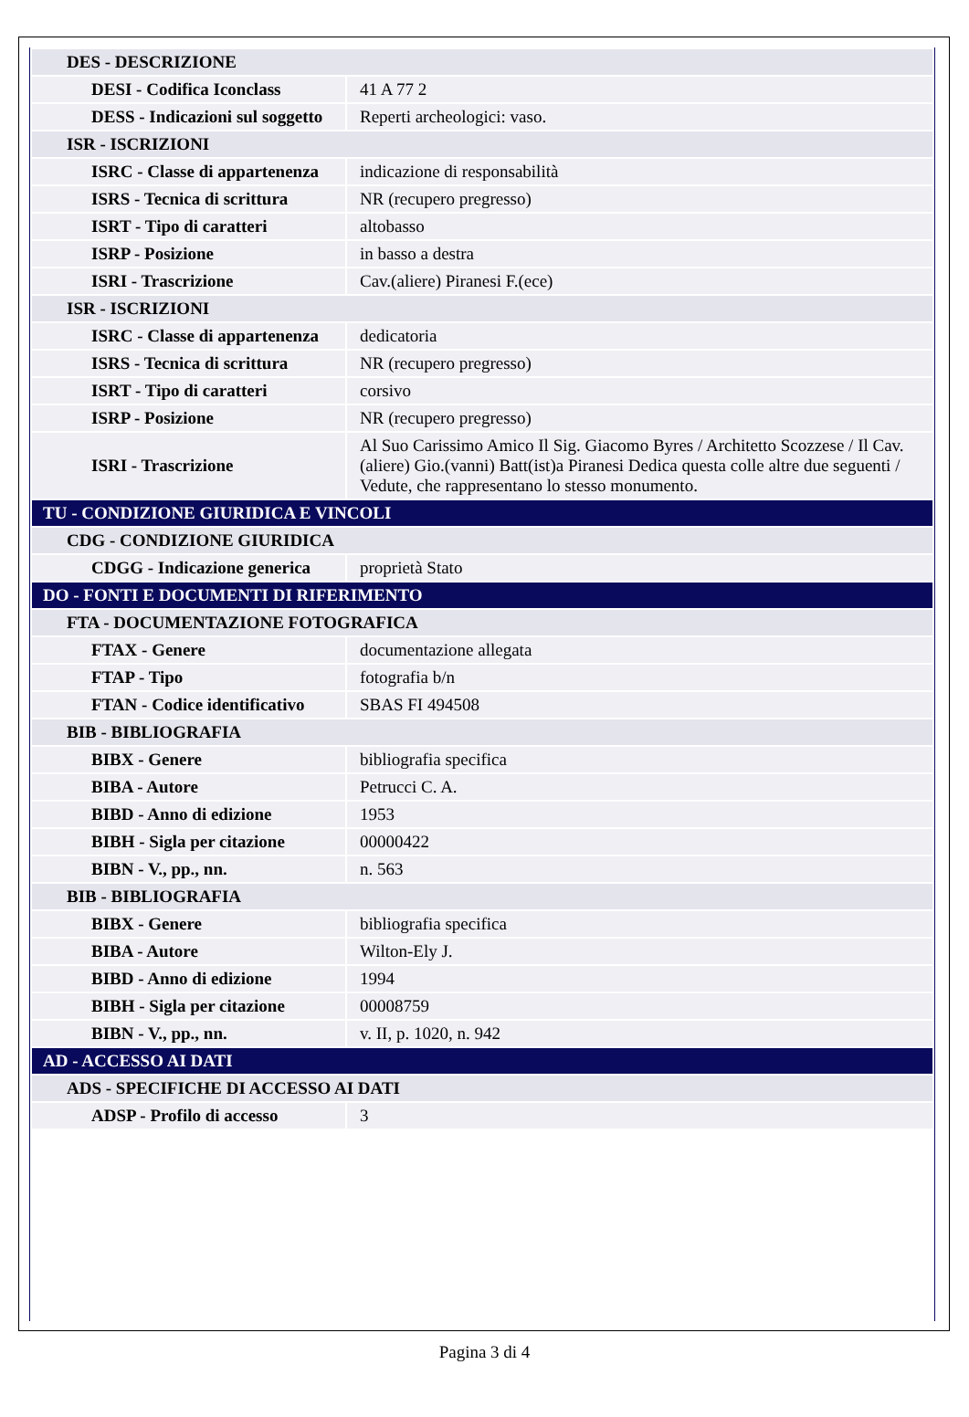| DES - DESCRIZIONE | |
| DESI - Codifica Iconclass | 41 A 77 2 |
| DESS - Indicazioni sul soggetto | Reperti archeologici: vaso. |
| ISR - ISCRIZIONI | |
| ISRC - Classe di appartenenza | indicazione di responsabilità |
| ISRS - Tecnica di scrittura | NR (recupero pregresso) |
| ISRT - Tipo di caratteri | altobasso |
| ISRP - Posizione | in basso a destra |
| ISRI - Trascrizione | Cav.(aliere) Piranesi F.(ece) |
| ISR - ISCRIZIONI | |
| ISRC - Classe di appartenenza | dedicatoria |
| ISRS - Tecnica di scrittura | NR (recupero pregresso) |
| ISRT - Tipo di caratteri | corsivo |
| ISRP - Posizione | NR (recupero pregresso) |
| ISRI - Trascrizione | Al Suo Carissimo Amico Il Sig. Giacomo Byres / Architetto Scozzese / Il Cav.(aliere) Gio.(vanni) Batt(ist)a Piranesi Dedica questa colle altre due seguenti / Vedute, che rappresentano lo stesso monumento. |
| TU - CONDIZIONE GIURIDICA E VINCOLI | |
| CDG - CONDIZIONE GIURIDICA | |
| CDGG - Indicazione generica | proprietà Stato |
| DO - FONTI E DOCUMENTI DI RIFERIMENTO | |
| FTA - DOCUMENTAZIONE FOTOGRAFICA | |
| FTAX - Genere | documentazione allegata |
| FTAP - Tipo | fotografia b/n |
| FTAN - Codice identificativo | SBAS FI 494508 |
| BIB - BIBLIOGRAFIA | |
| BIBX - Genere | bibliografia specifica |
| BIBA - Autore | Petrucci C. A. |
| BIBD - Anno di edizione | 1953 |
| BIBH - Sigla per citazione | 00000422 |
| BIBN - V., pp., nn. | n. 563 |
| BIB - BIBLIOGRAFIA | |
| BIBX - Genere | bibliografia specifica |
| BIBA - Autore | Wilton-Ely J. |
| BIBD - Anno di edizione | 1994 |
| BIBH - Sigla per citazione | 00008759 |
| BIBN - V., pp., nn. | v. II, p. 1020, n. 942 |
| AD - ACCESSO AI DATI | |
| ADS - SPECIFICHE DI ACCESSO AI DATI | |
| ADSP - Profilo di accesso | 3 |
Pagina 3 di 4